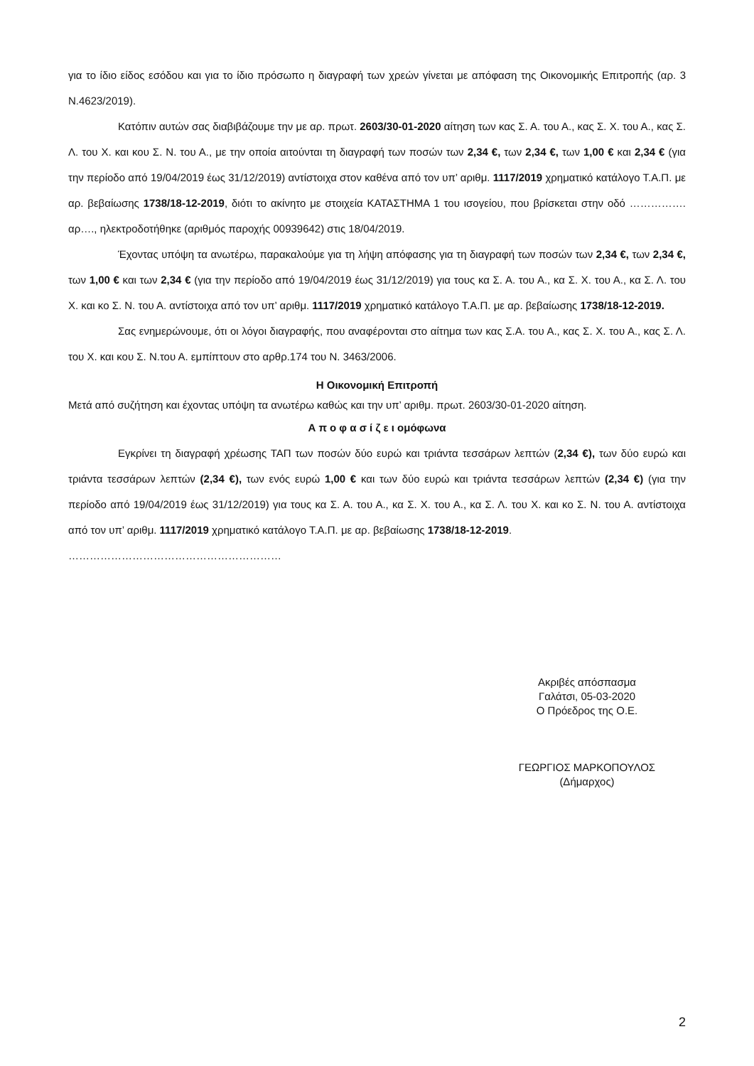για το ίδιο είδος εσόδου και για το ίδιο πρόσωπο η διαγραφή των χρεών γίνεται με απόφαση της Οικονομικής Επιτροπής (αρ. 3 Ν.4623/2019).
Κατόπιν αυτών σας διαβιβάζουμε την με αρ. πρωτ. 2603/30-01-2020 αίτηση των κας Σ. Α. του Α., κας Σ. Χ. του Α., κας Σ. Λ. του Χ. και κου Σ. Ν. του Α., με την οποία αιτούνται τη διαγραφή των ποσών των 2,34 €, των 2,34 €, των 1,00 € και 2,34 € (για την περίοδο από 19/04/2019 έως 31/12/2019) αντίστοιχα στον καθένα από τον υπ’ αριθμ. 1117/2019 χρηματικό κατάλογο Τ.Α.Π. με αρ. βεβαίωσης 1738/18-12-2019, διότι το ακίνητο με στοιχεία ΚΑΤΑΣΤΗΜΑ 1 του ισογείου, που βρίσκεται στην οδό ……………. αρ…., ηλεκτροδοτήθηκε (αριθμός παροχής 00939642) στις 18/04/2019.
Έχοντας υπόψη τα ανωτέρω, παρακαλούμε για τη λήψη απόφασης για τη διαγραφή των ποσών των 2,34 €, των 2,34 €, των 1,00 € και των 2,34 € (για την περίοδο από 19/04/2019 έως 31/12/2019) για τους κα Σ. Α. του Α., κα Σ. Χ. του Α., κα Σ. Λ. του Χ. και κο Σ. Ν. του Α. αντίστοιχα από τον υπ’ αριθμ. 1117/2019 χρηματικό κατάλογο Τ.Α.Π. με αρ. βεβαίωσης 1738/18-12-2019.
Σας ενημερώνουμε, ότι οι λόγοι διαγραφής, που αναφέρονται στο αίτημα των κας Σ.Α. του Α., κας Σ. Χ. του Α., κας Σ. Λ. του Χ. και κου Σ. Ν.του Α. εμπίπτουν στο αρθρ.174 του Ν. 3463/2006.
Η Οικονομική Επιτροπή
Μετά από συζήτηση και έχοντας υπόψη τα ανωτέρω καθώς και την υπ’ αριθμ. πρωτ. 2603/30-01-2020 αίτηση.
Α π ο φ α σ ί ζ ε ι ομόφωνα
Εγκρίνει τη διαγραφή χρέωσης ΤΑΠ των ποσών δύο ευρώ και τριάντα τεσσάρων λεπτών (2,34 €), των δύο ευρώ και τριάντα τεσσάρων λεπτών (2,34 €), των ενός ευρώ 1,00 € και των δύο ευρώ και τριάντα τεσσάρων λεπτών (2,34 €) (για την περίοδο από 19/04/2019 έως 31/12/2019) για τους κα Σ. Α. του Α., κα Σ. Χ. του Α., κα Σ. Λ. του Χ. και κο Σ. Ν. του Α. αντίστοιχα από τον υπ’ αριθμ. 1117/2019 χρηματικό κατάλογο Τ.Α.Π. με αρ. βεβαίωσης 1738/18-12-2019.
……………………………………………………
Ακριβές απόσπασμα
Γαλάτσι, 05-03-2020
Ο Πρόεδρος της Ο.Ε.
ΓΕΩΡΓΙΟΣ ΜΑΡΚΟΠΟΥΛΟΣ
(Δήμαρχος)
2